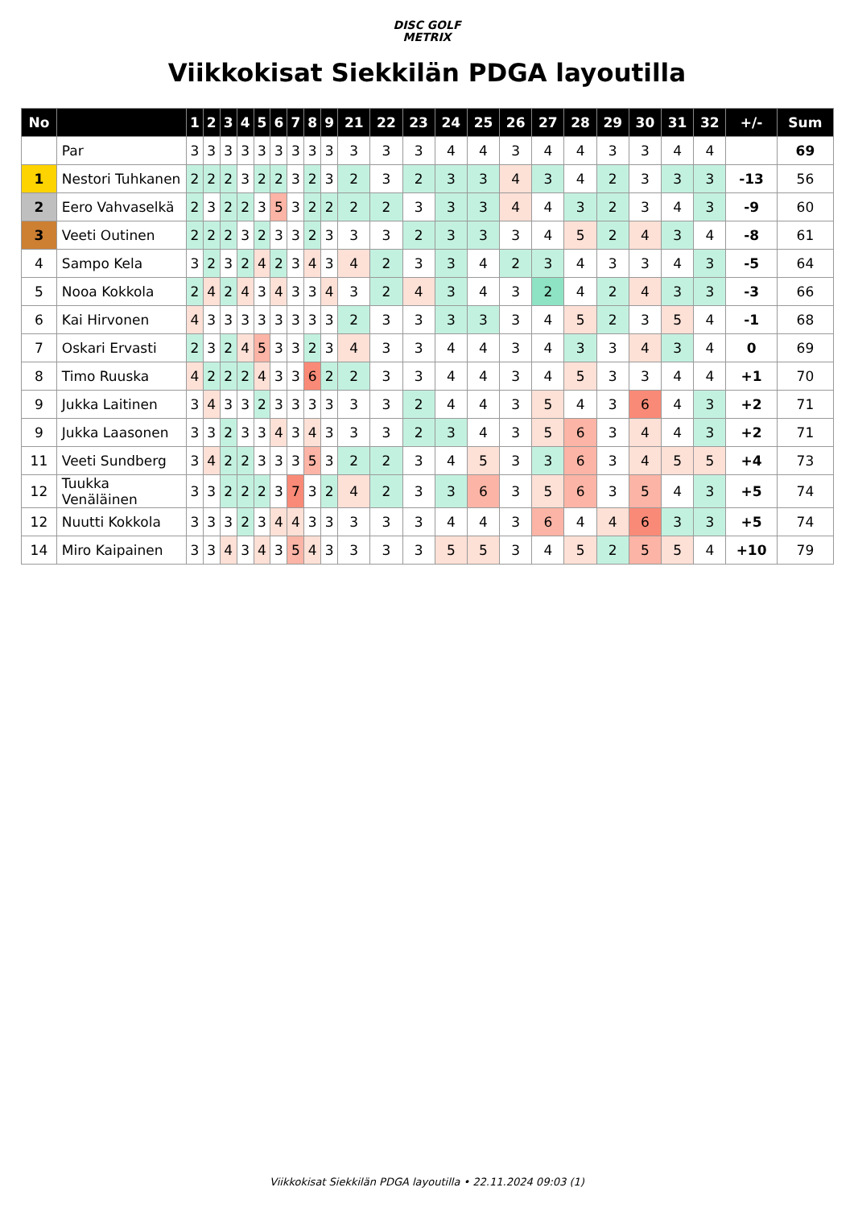DISC GOLF
METRIX
Viikkokisat Siekkilän PDGA layoutilla
| No | | 1 | 2 | 3 | 4 | 5 | 6 | 7 | 8 | 9 | 21 | 22 | 23 | 24 | 25 | 26 | 27 | 28 | 29 | 30 | 31 | 32 | +/- | Sum |
| --- | --- | --- | --- | --- | --- | --- | --- | --- | --- | --- | --- | --- | --- | --- | --- | --- | --- | --- | --- | --- | --- | --- | --- | --- |
| | Par | 3 | 3 | 3 | 3 | 3 | 3 | 3 | 3 | 3 | 3 | 3 | 3 | 4 | 4 | 3 | 4 | 4 | 3 | 3 | 4 | 4 | | 69 |
| 1 | Nestori Tuhkanen | 2 | 2 | 2 | 3 | 2 | 2 | 3 | 2 | 3 | 2 | 3 | 2 | 3 | 3 | 4 | 3 | 4 | 2 | 3 | 3 | 3 | -13 | 56 |
| 2 | Eero Vahvaselkä | 2 | 3 | 2 | 2 | 3 | 5 | 3 | 2 | 2 | 2 | 2 | 3 | 3 | 3 | 4 | 4 | 3 | 2 | 3 | 4 | 3 | -9 | 60 |
| 3 | Veeti Outinen | 2 | 2 | 2 | 3 | 2 | 3 | 3 | 2 | 3 | 3 | 3 | 2 | 3 | 3 | 3 | 4 | 5 | 2 | 4 | 3 | 4 | -8 | 61 |
| 4 | Sampo Kela | 3 | 2 | 3 | 2 | 4 | 2 | 3 | 4 | 3 | 4 | 2 | 3 | 3 | 4 | 2 | 3 | 4 | 3 | 3 | 4 | 3 | -5 | 64 |
| 5 | Nooa Kokkola | 2 | 4 | 2 | 4 | 3 | 4 | 3 | 3 | 4 | 3 | 2 | 4 | 3 | 4 | 3 | 2 | 4 | 2 | 4 | 3 | 3 | -3 | 66 |
| 6 | Kai Hirvonen | 4 | 3 | 3 | 3 | 3 | 3 | 3 | 3 | 3 | 2 | 3 | 3 | 3 | 3 | 3 | 4 | 5 | 2 | 3 | 5 | 4 | -1 | 68 |
| 7 | Oskari Ervasti | 2 | 3 | 2 | 4 | 5 | 3 | 3 | 2 | 3 | 4 | 3 | 3 | 4 | 4 | 3 | 4 | 3 | 3 | 4 | 3 | 4 | 0 | 69 |
| 8 | Timo Ruuska | 4 | 2 | 2 | 2 | 4 | 3 | 3 | 6 | 2 | 2 | 3 | 3 | 4 | 4 | 3 | 4 | 5 | 3 | 3 | 4 | 4 | +1 | 70 |
| 9 | Jukka Laitinen | 3 | 4 | 3 | 3 | 2 | 3 | 3 | 3 | 3 | 3 | 3 | 2 | 4 | 4 | 3 | 5 | 4 | 3 | 6 | 4 | 3 | +2 | 71 |
| 9 | Jukka Laasonen | 3 | 3 | 2 | 3 | 3 | 4 | 3 | 4 | 3 | 3 | 3 | 2 | 3 | 4 | 3 | 5 | 6 | 3 | 4 | 4 | 3 | +2 | 71 |
| 11 | Veeti Sundberg | 3 | 4 | 2 | 2 | 3 | 3 | 3 | 5 | 3 | 2 | 2 | 3 | 4 | 5 | 3 | 3 | 6 | 3 | 4 | 5 | 5 | +4 | 73 |
| 12 | Tuukka Venäläinen | 3 | 3 | 2 | 2 | 2 | 3 | 7 | 3 | 2 | 4 | 2 | 3 | 3 | 6 | 3 | 5 | 6 | 3 | 5 | 4 | 3 | +5 | 74 |
| 12 | Nuutti Kokkola | 3 | 3 | 3 | 2 | 3 | 4 | 4 | 3 | 3 | 3 | 3 | 3 | 4 | 4 | 3 | 6 | 4 | 4 | 6 | 3 | 3 | +5 | 74 |
| 14 | Miro Kaipainen | 3 | 3 | 4 | 3 | 4 | 3 | 5 | 4 | 3 | 3 | 3 | 3 | 5 | 5 | 3 | 4 | 5 | 2 | 5 | 5 | 4 | +10 | 79 |
Viikkokisat Siekkilän PDGA layoutilla • 22.11.2024 09:03 (1)